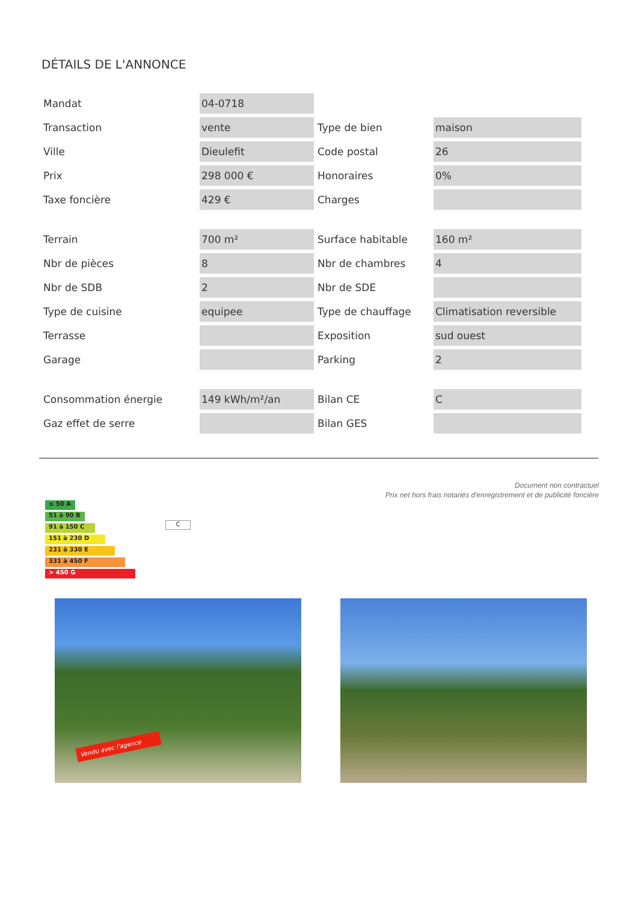DÉTAILS DE L'ANNONCE
| Mandat | 04-0718 | | |
| Transaction | vente | Type de bien | maison |
| Ville | Dieulefit | Code postal | 26 |
| Prix | 298 000 € | Honoraires | 0% |
| Taxe foncière | 429 € | Charges | |
| Terrain | 700 m² | Surface habitable | 160 m² |
| Nbr de pièces | 8 | Nbr de chambres | 4 |
| Nbr de SDB | 2 | Nbr de SDE | |
| Type de cuisine | equipee | Type de chauffage | Climatisation reversible |
| Terrasse | | Exposition | sud ouest |
| Garage | | Parking | 2 |
| Consommation énergie | 149 kWh/m²/an | Bilan CE | C |
| Gaz effet de serre | | Bilan GES | |
Document non contractuel
Prix net hors frais notariés d'enregistrement et de publicité foncière
≤ 50 A
51 à 90 B
91 à 150 C
151 à 230 D
231 à 330 E
331 à 450 F
> 450 G
C
Vendu avec l'agence